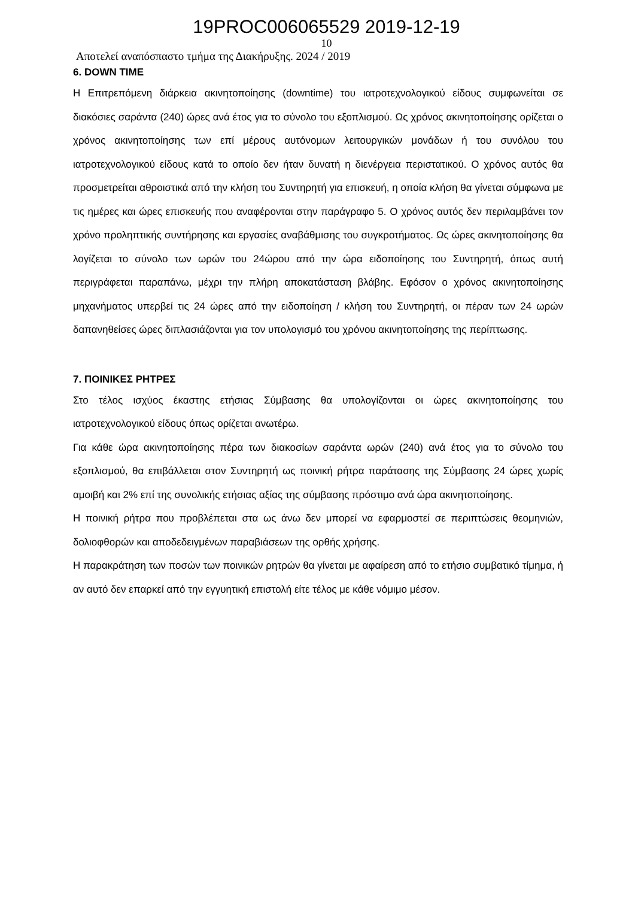19PROC006065529 2019-12-19
10
Αποτελεί αναπόσπαστο τμήμα της Διακήρυξης. 2024 / 2019
6. DOWN TIME
Η Επιτρεπόμενη διάρκεια ακινητοποίησης (downtime) του ιατροτεχνολογικού είδους συμφωνείται σε διακόσιες σαράντα (240) ώρες ανά έτος για το σύνολο του εξοπλισμού. Ως χρόνος ακινητοποίησης ορίζεται ο χρόνος ακινητοποίησης των επί μέρους αυτόνομων λειτουργικών μονάδων ή του συνόλου του ιατροτεχνολογικού είδους κατά το οποίο δεν ήταν δυνατή η διενέργεια περιστατικού. Ο χρόνος αυτός θα προσμετρείται αθροιστικά από την κλήση του Συντηρητή για επισκευή, η οποία κλήση θα γίνεται σύμφωνα με τις ημέρες και ώρες επισκευής που αναφέρονται στην παράγραφο 5. Ο χρόνος αυτός δεν περιλαμβάνει τον χρόνο προληπτικής συντήρησης και εργασίες αναβάθμισης του συγκροτήματος. Ως ώρες ακινητοποίησης θα λογίζεται το σύνολο των ωρών του 24ώρου από την ώρα ειδοποίησης του Συντηρητή, όπως αυτή περιγράφεται παραπάνω, μέχρι την πλήρη αποκατάσταση βλάβης. Εφόσον ο χρόνος ακινητοποίησης μηχανήματος υπερβεί τις 24 ώρες από την ειδοποίηση / κλήση του Συντηρητή, οι πέραν των 24 ωρών δαπανηθείσες ώρες διπλασιάζονται για τον υπολογισμό του χρόνου ακινητοποίησης της περίπτωσης.
7. ΠΟΙΝΙΚΕΣ ΡΗΤΡΕΣ
Στο τέλος ισχύος έκαστης ετήσιας Σύμβασης θα υπολογίζονται οι ώρες ακινητοποίησης του ιατροτεχνολογικού είδους όπως ορίζεται ανωτέρω.
Για κάθε ώρα ακινητοποίησης πέρα των διακοσίων σαράντα ωρών (240) ανά έτος για το σύνολο του εξοπλισμού, θα επιβάλλεται στον Συντηρητή ως ποινική ρήτρα παράτασης της Σύμβασης 24 ώρες χωρίς αμοιβή και 2% επί της συνολικής ετήσιας αξίας της σύμβασης πρόστιμο ανά ώρα ακινητοποίησης.
Η ποινική ρήτρα που προβλέπεται στα ως άνω δεν μπορεί να εφαρμοστεί σε περιπτώσεις θεομηνιών, δολιοφθορών και αποδεδειγμένων παραβιάσεων της ορθής χρήσης.
Η παρακράτηση των ποσών των ποινικών ρητρών θα γίνεται με αφαίρεση από το ετήσιο συμβατικό τίμημα, ή αν αυτό δεν επαρκεί από την εγγυητική επιστολή είτε τέλος με κάθε νόμιμο μέσον.